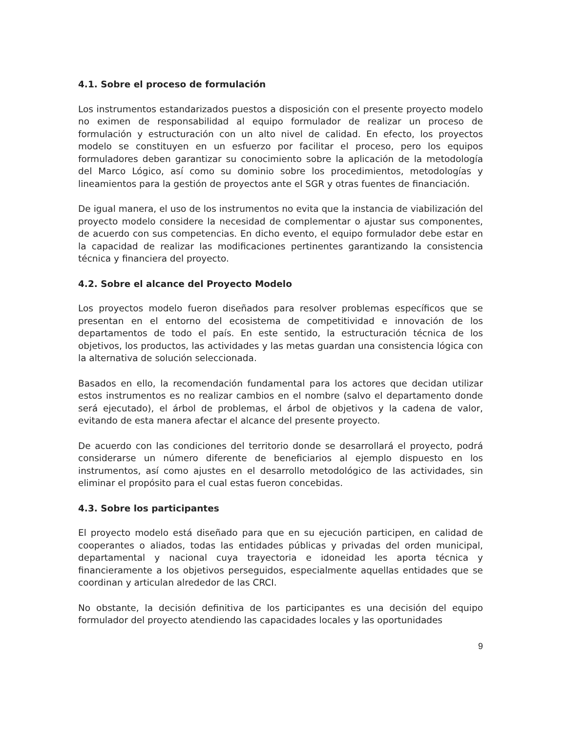4.1. Sobre el proceso de formulación
Los instrumentos estandarizados puestos a disposición con el presente proyecto modelo no eximen de responsabilidad al equipo formulador de realizar un proceso de formulación y estructuración con un alto nivel de calidad. En efecto, los proyectos modelo se constituyen en un esfuerzo por facilitar el proceso, pero los equipos formuladores deben garantizar su conocimiento sobre la aplicación de la metodología del Marco Lógico, así como su dominio sobre los procedimientos, metodologías y lineamientos para la gestión de proyectos ante el SGR y otras fuentes de financiación.
De igual manera, el uso de los instrumentos no evita que la instancia de viabilización del proyecto modelo considere la necesidad de complementar o ajustar sus componentes, de acuerdo con sus competencias. En dicho evento, el equipo formulador debe estar en la capacidad de realizar las modificaciones pertinentes garantizando la consistencia técnica y financiera del proyecto.
4.2. Sobre el alcance del Proyecto Modelo
Los proyectos modelo fueron diseñados para resolver problemas específicos que se presentan en el entorno del ecosistema de competitividad e innovación de los departamentos de todo el país. En este sentido, la estructuración técnica de los objetivos, los productos, las actividades y las metas guardan una consistencia lógica con la alternativa de solución seleccionada.
Basados en ello, la recomendación fundamental para los actores que decidan utilizar estos instrumentos es no realizar cambios en el nombre (salvo el departamento donde será ejecutado), el árbol de problemas, el árbol de objetivos y la cadena de valor, evitando de esta manera afectar el alcance del presente proyecto.
De acuerdo con las condiciones del territorio donde se desarrollará el proyecto, podrá considerarse un número diferente de beneficiarios al ejemplo dispuesto en los instrumentos, así como ajustes en el desarrollo metodológico de las actividades, sin eliminar el propósito para el cual estas fueron concebidas.
4.3. Sobre los participantes
El proyecto modelo está diseñado para que en su ejecución participen, en calidad de cooperantes o aliados, todas las entidades públicas y privadas del orden municipal, departamental y nacional cuya trayectoria e idoneidad les aporta técnica y financieramente a los objetivos perseguidos, especialmente aquellas entidades que se coordinan y articulan alrededor de las CRCI.
No obstante, la decisión definitiva de los participantes es una decisión del equipo formulador del proyecto atendiendo las capacidades locales y las oportunidades
9